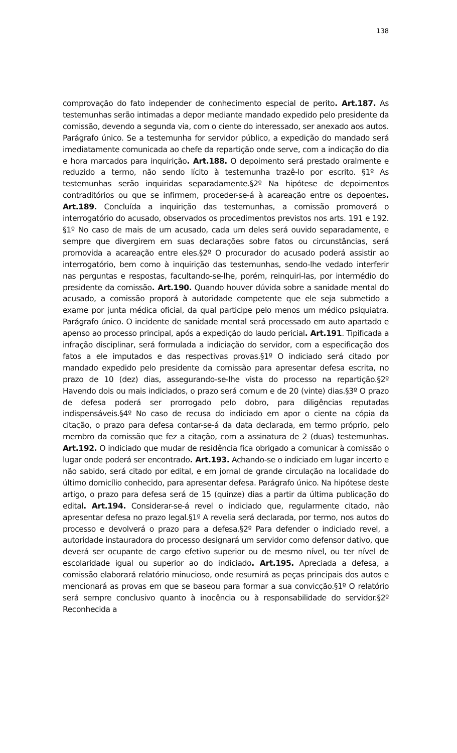138
comprovação do fato independer de conhecimento especial de perito. Art.187. As testemunhas serão intimadas a depor mediante mandado expedido pelo presidente da comissão, devendo a segunda via, com o ciente do interessado, ser anexado aos autos. Parágrafo único. Se a testemunha for servidor público, a expedição do mandado será imediatamente comunicada ao chefe da repartição onde serve, com a indicação do dia e hora marcados para inquirição. Art.188. O depoimento será prestado oralmente e reduzido a termo, não sendo lícito à testemunha trazê-lo por escrito. §1º As testemunhas serão inquiridas separadamente.§2º Na hipótese de depoimentos contraditórios ou que se infirmem, proceder-se-á à acareação entre os depoentes. Art.189. Concluída a inquirição das testemunhas, a comissão promoverá o interrogatório do acusado, observados os procedimentos previstos nos arts. 191 e 192. §1º No caso de mais de um acusado, cada um deles será ouvido separadamente, e sempre que divergirem em suas declarações sobre fatos ou circunstâncias, será promovida a acareação entre eles.§2º O procurador do acusado poderá assistir ao interrogatório, bem como à inquirição das testemunhas, sendo-lhe vedado interferir nas perguntas e respostas, facultando-se-lhe, porém, reinquiri-las, por intermédio do presidente da comissão. Art.190. Quando houver dúvida sobre a sanidade mental do acusado, a comissão proporá à autoridade competente que ele seja submetido a exame por junta médica oficial, da qual participe pelo menos um médico psiquiatra. Parágrafo único. O incidente de sanidade mental será processado em auto apartado e apenso ao processo principal, após a expedição do laudo pericial. Art.191. Tipificada a infração disciplinar, será formulada a indiciação do servidor, com a especificação dos fatos a ele imputados e das respectivas provas.§1º O indiciado será citado por mandado expedido pelo presidente da comissão para apresentar defesa escrita, no prazo de 10 (dez) dias, assegurando-se-lhe vista do processo na repartição.§2º Havendo dois ou mais indiciados, o prazo será comum e de 20 (vinte) dias.§3º O prazo de defesa poderá ser prorrogado pelo dobro, para diligências reputadas indispensáveis.§4º No caso de recusa do indiciado em apor o ciente na cópia da citação, o prazo para defesa contar-se-á da data declarada, em termo próprio, pelo membro da comissão que fez a citação, com a assinatura de 2 (duas) testemunhas. Art.192. O indiciado que mudar de residência fica obrigado a comunicar à comissão o lugar onde poderá ser encontrado. Art.193. Achando-se o indiciado em lugar incerto e não sabido, será citado por edital, e em jornal de grande circulação na localidade do último domicílio conhecido, para apresentar defesa. Parágrafo único. Na hipótese deste artigo, o prazo para defesa será de 15 (quinze) dias a partir da última publicação do edital. Art.194. Considerar-se-á revel o indiciado que, regularmente citado, não apresentar defesa no prazo legal.§1º A revelia será declarada, por termo, nos autos do processo e devolverá o prazo para a defesa.§2º Para defender o indiciado revel, a autoridade instauradora do processo designará um servidor como defensor dativo, que deverá ser ocupante de cargo efetivo superior ou de mesmo nível, ou ter nível de escolaridade igual ou superior ao do indiciado. Art.195. Apreciada a defesa, a comissão elaborará relatório minucioso, onde resumirá as peças principais dos autos e mencionará as provas em que se baseou para formar a sua convicção.§1º O relatório será sempre conclusivo quanto à inocência ou à responsabilidade do servidor.§2º Reconhecida a